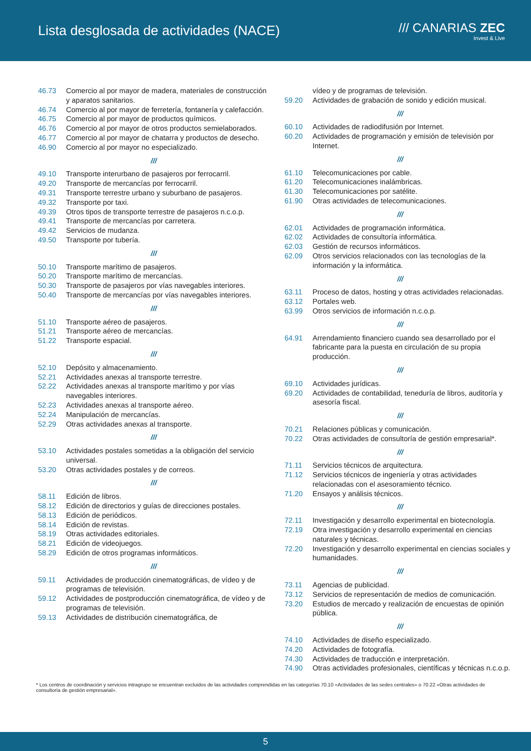Lista desglosada de actividades (NACE)
/// CANARIAS ZEC
Invest & Live
46.73 Comercio al por mayor de madera, materiales de construcción y aparatos sanitarios.
46.74 Comercio al por mayor de ferretería, fontanería y calefacción.
46.75 Comercio al por mayor de productos químicos.
46.76 Comercio al por mayor de otros productos semielaborados.
46.77 Comercio al por mayor de chatarra y productos de desecho.
46.90 Comercio al por mayor no especializado.
///
49.10 Transporte interurbano de pasajeros por ferrocarril.
49.20 Transporte de mercancías por ferrocarril.
49.31 Transporte terrestre urbano y suburbano de pasajeros.
49.32 Transporte por taxi.
49.39 Otros tipos de transporte terrestre de pasajeros n.c.o.p.
49.41 Transporte de mercancías por carretera.
49.42 Servicios de mudanza.
49.50 Transporte por tubería.
///
50.10 Transporte marítimo de pasajeros.
50.20 Transporte marítimo de mercancías.
50.30 Transporte de pasajeros por vías navegables interiores.
50.40 Transporte de mercancías por vías navegables interiores.
///
51.10 Transporte aéreo de pasajeros.
51.21 Transporte aéreo de mercancías.
51.22 Transporte espacial.
///
52.10 Depósito y almacenamiento.
52.21 Actividades anexas al transporte terrestre.
52.22 Actividades anexas al transporte marítimo y por vías navegables interiores.
52.23 Actividades anexas al transporte aéreo.
52.24 Manipulación de mercancías.
52.29 Otras actividades anexas al transporte.
///
53.10 Actividades postales sometidas a la obligación del servicio universal.
53.20 Otras actividades postales y de correos.
///
58.11 Edición de libros.
58.12 Edición de directorios y guías de direcciones postales.
58.13 Edición de periódicos.
58.14 Edición de revistas.
58.19 Otras actividades editoriales.
58.21 Edición de videojuegos.
58.29 Edición de otros programas informáticos.
///
59.11 Actividades de producción cinematográficas, de vídeo y de programas de televisión.
59.12 Actividades de postproducción cinematográfica, de vídeo y de programas de televisión.
59.13 Actividades de distribución cinematográfica, de
vídeo y de programas de televisión.
59.20 Actividades de grabación de sonido y edición musical.
///
60.10 Actividades de radiodifusión por Internet.
60.20 Actividades de programación y emisión de televisión por Internet.
///
61.10 Telecomunicaciones por cable.
61.20 Telecomunicaciones inalámbricas.
61.30 Telecomunicaciones por satélite.
61.90 Otras actividades de telecomunicaciones.
///
62.01 Actividades de programación informática.
62.02 Actividades de consultoría informática.
62.03 Gestión de recursos informáticos.
62.09 Otros servicios relacionados con las tecnologías de la información y la informática.
///
63.11 Proceso de datos, hosting y otras actividades relacionadas.
63.12 Portales web.
63.99 Otros servicios de información n.c.o.p.
///
64.91 Arrendamiento financiero cuando sea desarrollado por el fabricante para la puesta en circulación de su propia producción.
///
69.10 Actividades jurídicas.
69.20 Actividades de contabilidad, teneduría de libros, auditoría y asesoría fiscal.
///
70.21 Relaciones públicas y comunicación.
70.22 Otras actividades de consultoría de gestión empresarial*.
///
71.11 Servicios técnicos de arquitectura.
71.12 Servicios técnicos de ingeniería y otras actividades relacionadas con el asesoramiento técnico.
71.20 Ensayos y análisis técnicos.
///
72.11 Investigación y desarrollo experimental en biotecnología.
72.19 Otra investigación y desarrollo experimental en ciencias naturales y técnicas.
72.20 Investigación y desarrollo experimental en ciencias sociales y humanidades.
///
73.11 Agencias de publicidad.
73.12 Servicios de representación de medios de comunicación.
73.20 Estudios de mercado y realización de encuestas de opinión pública.
///
74.10 Actividades de diseño especializado.
74.20 Actividades de fotografía.
74.30 Actividades de traducción e interpretación.
74.90 Otras actividades profesionales, científicas y técnicas n.c.o.p.
* Los centros de coordinación y servicios intragrupo se encuentran excluidos de las actividades comprendidas en las categorías 70.10 «Actividades de las sedes centrales» o 70.22 «Otras actividades de consultoría de gestión empresarial».
5